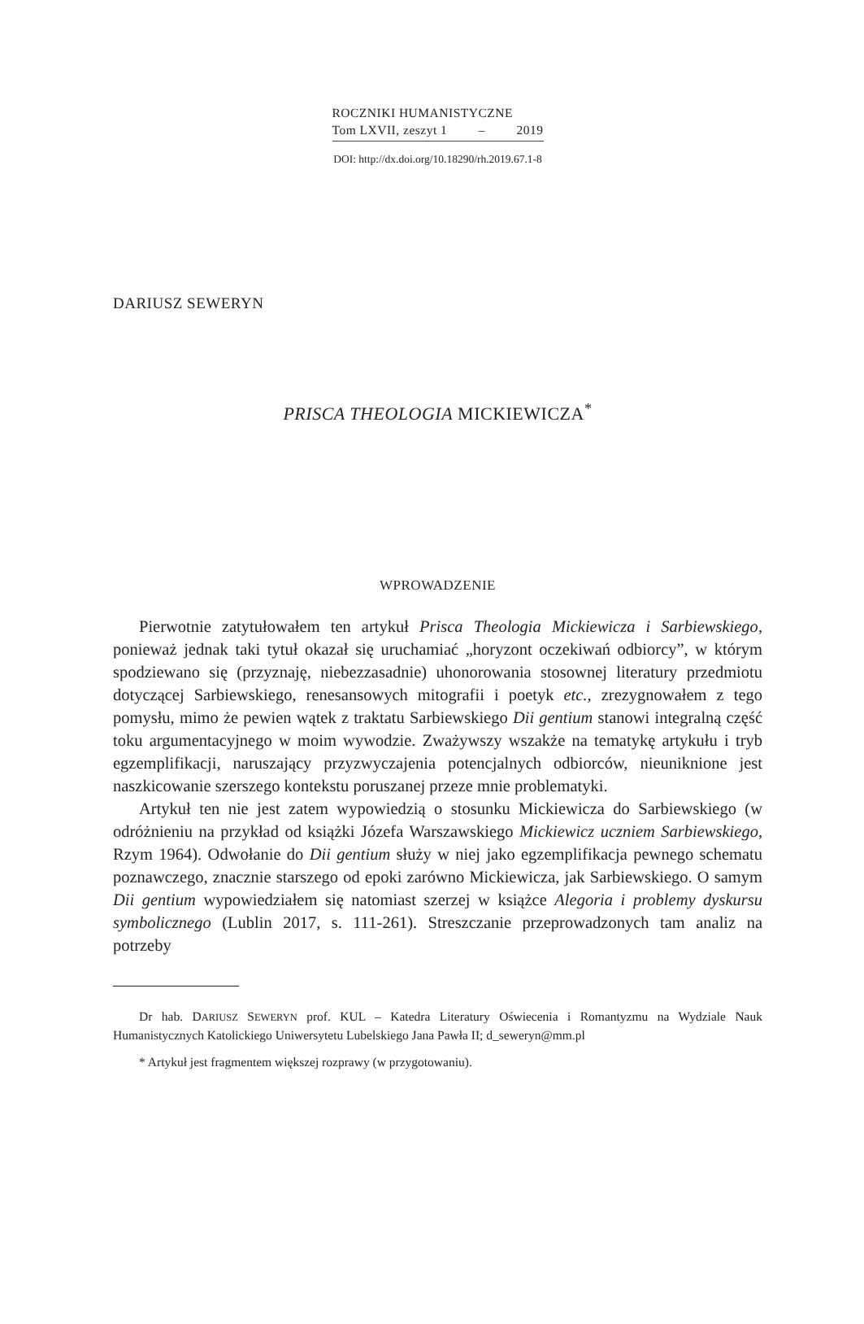ROCZNIKI HUMANISTYCZNE
Tom LXVII, zeszyt 1 – 2019
DOI: http://dx.doi.org/10.18290/rh.2019.67.1-8
DARIUSZ SEWERYN
PRISCA THEOLOGIA MICKIEWICZA<sup>*</sup>
WPROWADZENIE
Pierwotnie zatytułowałem ten artykuł Prisca Theologia Mickiewicza i Sarbiewskiego, ponieważ jednak taki tytuł okazał się uruchamiać „horyzont oczekiwań odbiorcy”, w którym spodziewano się (przyznaję, niebezzasadnie) uhonorowania stosownej literatury przedmiotu dotyczącej Sarbiewskiego, renesansowych mitografii i poetyk etc., zrezygnowałem z tego pomysłu, mimo że pewien wątek z traktatu Sarbiewskiego Dii gentium stanowi integralną część toku argumentacyjnego w moim wywodzie. Zważywszy wszakże na tematykę artykułu i tryb egzemplifikacji, naruszający przyzwyczajenia potencjalnych odbiorców, nieuniknione jest naszkicowanie szerszego kontekstu poruszanej przeze mnie problematyki.
Artykuł ten nie jest zatem wypowiedzią o stosunku Mickiewicza do Sarbiewskiego (w odróżnieniu na przykład od książki Józefa Warszawskiego Mickiewicz uczniem Sarbiewskiego, Rzym 1964). Odwołanie do Dii gentium służy w niej jako egzemplifikacja pewnego schematu poznawczego, znacznie starszego od epoki zarówno Mickiewicza, jak Sarbiewskiego. O samym Dii gentium wypowiedziałem się natomiast szerzej w książce Alegoria i problemy dyskursu symbolicznego (Lublin 2017, s. 111-261). Streszczanie przeprowadzonych tam analiz na potrzeby
Dr hab. DARIUSZ SEWERYN prof. KUL – Katedra Literatury Oświecenia i Romantyzmu na Wydziale Nauk Humanistycznych Katolickiego Uniwersytetu Lubelskiego Jana Pawła II; d_seweryn@mm.pl
* Artykuł jest fragmentem większej rozprawy (w przygotowaniu).